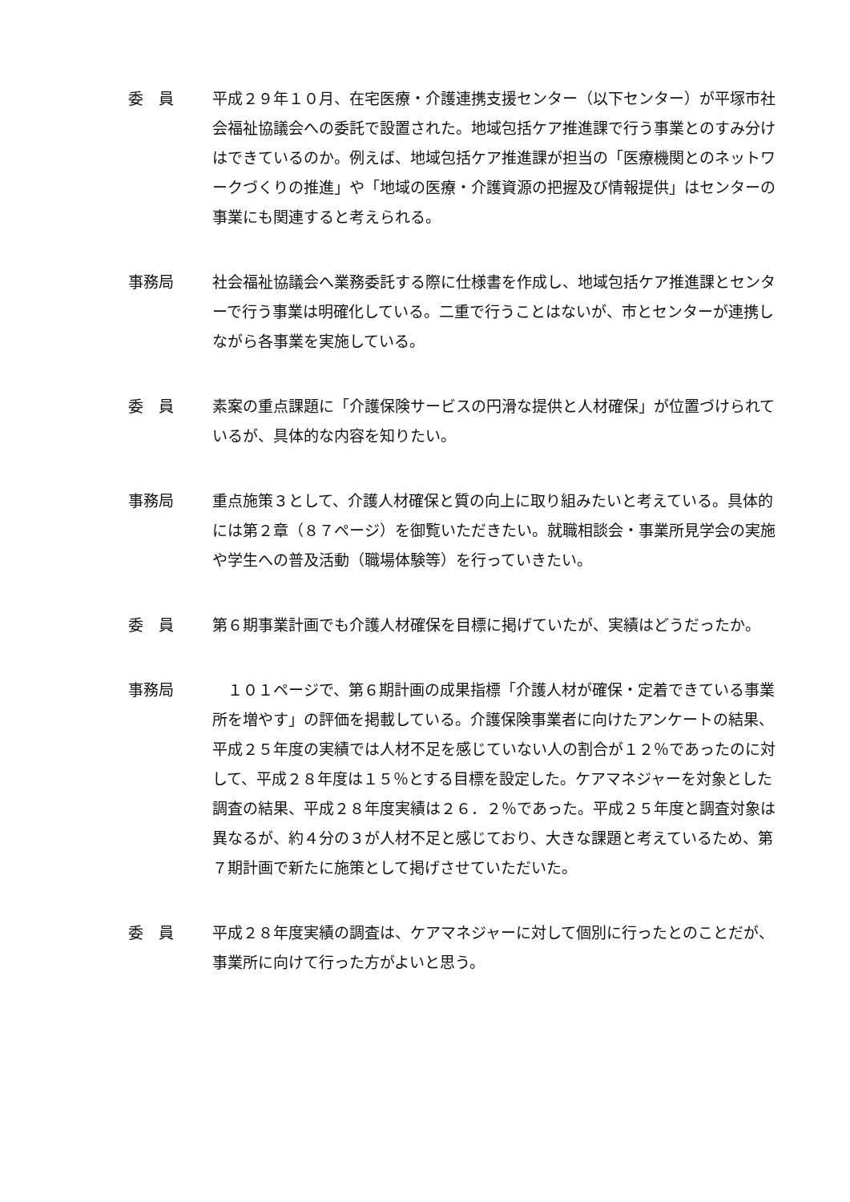委　員 平成２９年１０月、在宅医療・介護連携支援センター（以下センター）が平塚市社会福祉協議会への委託で設置された。地域包括ケア推進課で行う事業とのすみ分けはできているのか。例えば、地域包括ケア推進課が担当の「医療機関とのネットワークづくりの推進」や「地域の医療・介護資源の把握及び情報提供」はセンターの事業にも関連すると考えられる。
事務局 社会福祉協議会へ業務委託する際に仕様書を作成し、地域包括ケア推進課とセンターで行う事業は明確化している。二重で行うことはないが、市とセンターが連携しながら各事業を実施している。
委　員 素案の重点課題に「介護保険サービスの円滑な提供と人材確保」が位置づけられているが、具体的な内容を知りたい。
事務局 重点施策３として、介護人材確保と質の向上に取り組みたいと考えている。具体的には第２章（８７ページ）を御覧いただきたい。就職相談会・事業所見学会の実施や学生への普及活動（職場体験等）を行っていきたい。
委　員 第６期事業計画でも介護人材確保を目標に掲げていたが、実績はどうだったか。
事務局 　１０１ページで、第６期計画の成果指標「介護人材が確保・定着できている事業所を増やす」の評価を掲載している。介護保険事業者に向けたアンケートの結果、平成２５年度の実績では人材不足を感じていない人の割合が１２％であったのに対して、平成２８年度は１５％とする目標を設定した。ケアマネジャーを対象とした調査の結果、平成２８年度実績は２６．２％であった。平成２５年度と調査対象は異なるが、約４分の３が人材不足と感じており、大きな課題と考えているため、第７期計画で新たに施策として掲げさせていただいた。
委　員 平成２８年度実績の調査は、ケアマネジャーに対して個別に行ったとのことだが、事業所に向けて行った方がよいと思う。